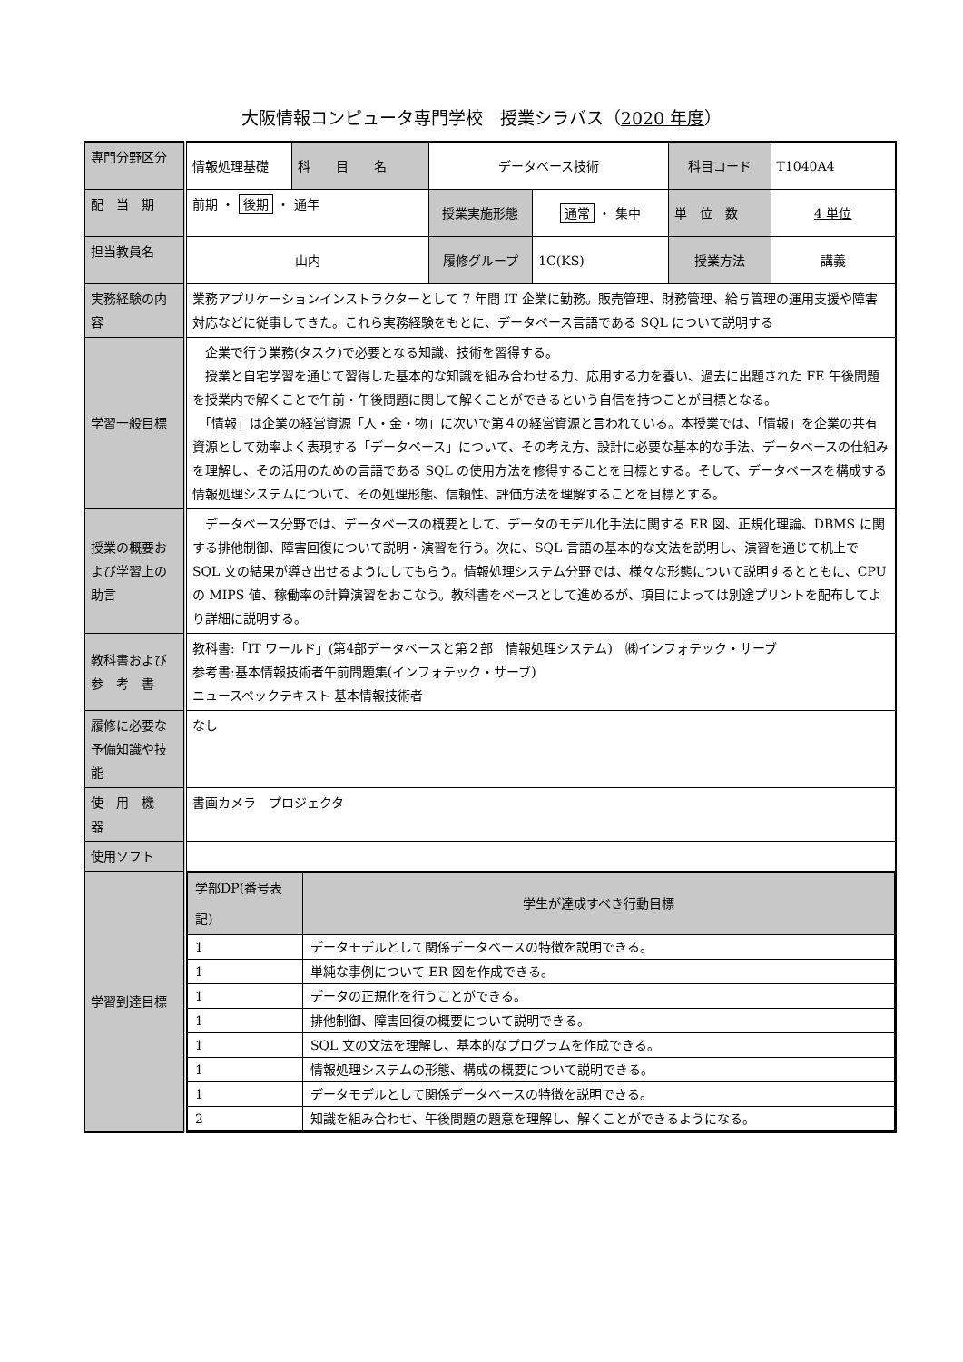大阪情報コンピュータ専門学校　授業シラバス（2020 年度）
| 専門分野区分 | 情報処理基礎 | 科 目 名 | データベース技術 | | 科目コード | T1040A4 |
| 配 当 期 | 前期 ・ 後期 ・ 通年 | | 授業実施形態 | 通常 ・ 集中 | 単 位 数 | 4 単位 |
| 担当教員名 | 山内 | | 履修グループ | 1C(KS) | 授業方法 | 講義 |
| 実務経験の内容 | 業務アプリケーションインストラクターとして 7 年間 IT 企業に勤務。販売管理、財務管理、給与管理の運用支援や障害対応などに従事してきた。これら実務経験をもとに、データベース言語である SQL について説明する | | | | | |
| 学習一般目標 | 企業で行う業務(タスク)で必要となる知識、技術を習得する。 授業と自宅学習を通じて習得した基本的な知識を組み合わせる力、応用する力を養い、過去に出題された FE 午後問題を授業内で解くことで午前・午後問題に関して解くことができるという自信を持つことが目標となる。 「情報」は企業の経営資源「人・金・物」に次いで第４の経営資源と言われている。本授業では、「情報」を企業の共有資源として効率よく表現する「データベース」について、その考え方、設計に必要な基本的な手法、データベースの仕組みを理解し、その活用のための言語である SQL の使用方法を修得することを目標とする。そして、データベースを構成する情報処理システムについて、その処理形態、信頼性、評価方法を理解することを目標とする。 | | | | | |
| 授業の概要および学習上の助言 | データベース分野では、データベースの概要として、データのモデル化手法に関する ER 図、正規化理論、DBMS に関する排他制御、障害回復について説明・演習を行う。次に、SQL 言語の基本的な文法を説明し、演習を通じて机上で SQL 文の結果が導き出せるようにしてもらう。情報処理システム分野では、様々な形態について説明するとともに、CPU の MIPS 値、稼働率の計算演習をおこなう。教科書をベースとして進めるが、項目によっては別途プリントを配布してより詳細に説明する。 | | | | | |
| 教科書および参 考 書 | 教科書:「IT ワールド」(第4部データベースと第２部 情報処理システム) ㈱インフォテック・サーブ 参考書:基本情報技術者午前問題集(インフォテック・サーブ) ニュースペックテキスト 基本情報技術者 | | | | | |
| 履修に必要な予備知識や技能 | なし | | | | | |
| 使 用 機 器 | 書画カメラ プロジェクタ | | | | | |
| 使用ソフト | | | | | | |
| 学習到達目標 | / 学部DP(番号表記) / 学生が達成すべき行動目標 / / 1 / データモデルとして関係データベースの特徴を説明できる。 / / 1 / 単純な事例について ER 図を作成できる。 / / 1 / データの正規化を行うことができる。 / / 1 / 排他制御、障害回復の概要について説明できる。 / / 1 / SQL 文の文法を理解し、基本的なプログラムを作成できる。 / / 1 / 情報処理システムの形態、構成の概要について説明できる。 / / 1 / データモデルとして関係データベースの特徴を説明できる。 / / 2 / 知識を組み合わせ、午後問題の題意を理解し、解くことができるようになる。 / | | | | | |